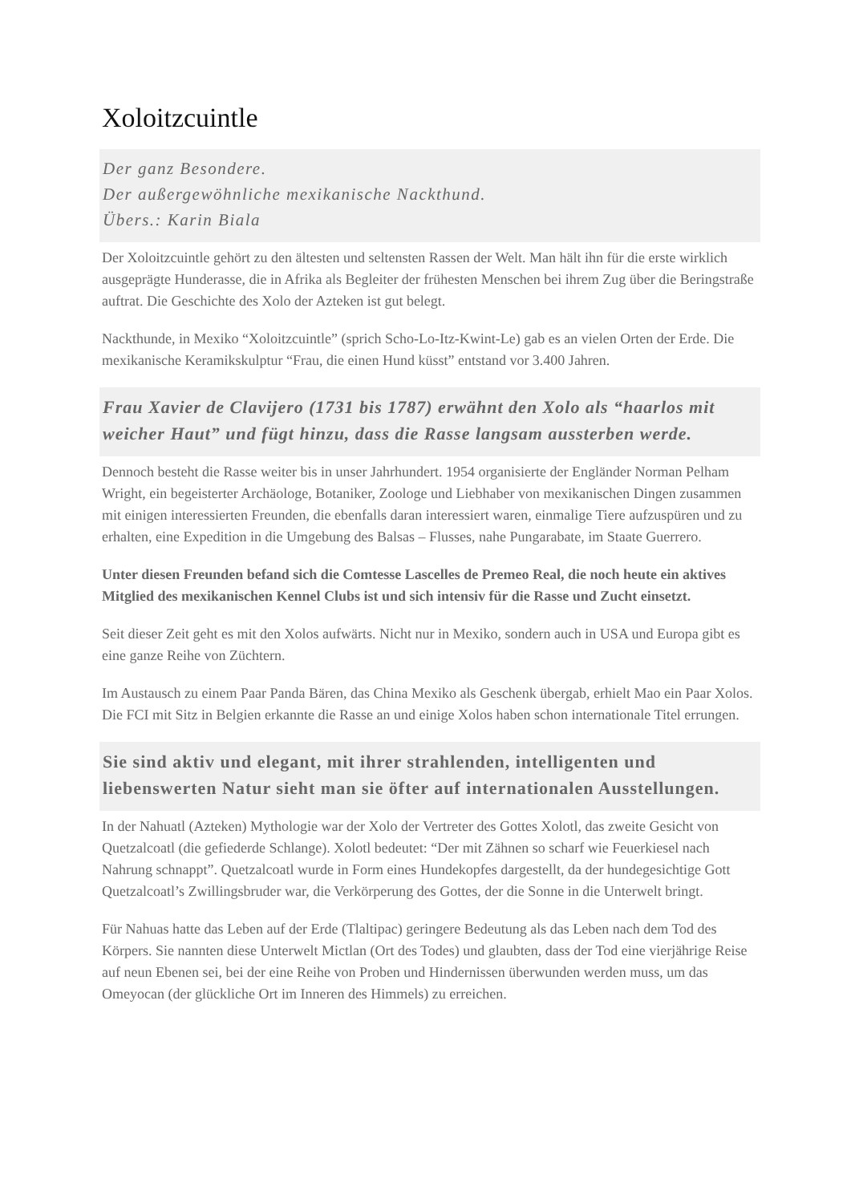Xoloitzcuintle
Der ganz Besondere.
Der außergewöhnliche mexikanische Nackthund.
Übers.: Karin Biala
Der Xoloitzcuintle gehört zu den ältesten und seltensten Rassen der Welt. Man hält ihn für die erste wirklich ausgeprägte Hunderasse, die in Afrika als Begleiter der frühesten Menschen bei ihrem Zug über die Beringstraße auftrat. Die Geschichte des Xolo der Azteken ist gut belegt.
Nackthunde, in Mexiko “Xoloitzcuintle” (sprich Scho-Lo-Itz-Kwint-Le) gab es an vielen Orten der Erde. Die mexikanische Keramikskulptur “Frau, die einen Hund küsst” entstand vor 3.400 Jahren.
Frau Xavier de Clavijero (1731 bis 1787) erwähnt den Xolo als “haarlos mit weicher Haut” und fügt hinzu, dass die Rasse langsam aussterben werde.
Dennoch besteht die Rasse weiter bis in unser Jahrhundert. 1954 organisierte der Engländer Norman Pelham Wright, ein begeisterter Archäologe, Botaniker, Zoologe und Liebhaber von mexikanischen Dingen zusammen mit einigen interessierten Freunden, die ebenfalls daran interessiert waren, einmalige Tiere aufzuspüren und zu erhalten, eine Expedition in die Umgebung des Balsas – Flusses, nahe Pungarabate, im Staate Guerrero.
Unter diesen Freunden befand sich die Comtesse Lascelles de Premeo Real, die noch heute ein aktives Mitglied des mexikanischen Kennel Clubs ist und sich intensiv für die Rasse und Zucht einsetzt.
Seit dieser Zeit geht es mit den Xolos aufwärts. Nicht nur in Mexiko, sondern auch in USA und Europa gibt es eine ganze Reihe von Züchtern.
Im Austausch zu einem Paar Panda Bären, das China Mexiko als Geschenk übergab, erhielt Mao ein Paar Xolos. Die FCI mit Sitz in Belgien erkannte die Rasse an und einige Xolos haben schon internationale Titel errungen.
Sie sind aktiv und elegant, mit ihrer strahlenden, intelligenten und liebenswerten Natur sieht man sie öfter auf internationalen Ausstellungen.
In der Nahuatl (Azteken) Mythologie war der Xolo der Vertreter des Gottes Xolotl, das zweite Gesicht von Quetzalcoatl (die gefiederde Schlange). Xolotl bedeutet: “Der mit Zähnen so scharf wie Feuerkiesel nach Nahrung schnappt”. Quetzalcoatl wurde in Form eines Hundekopfes dargestellt, da der hundegesichtige Gott Quetzalcoatl’s Zwillingsbruder war, die Verkörperung des Gottes, der die Sonne in die Unterwelt bringt.
Für Nahuas hatte das Leben auf der Erde (Tlaltipac) geringere Bedeutung als das Leben nach dem Tod des Körpers. Sie nannten diese Unterwelt Mictlan (Ort des Todes) und glaubten, dass der Tod eine vierjährige Reise auf neun Ebenen sei, bei der eine Reihe von Proben und Hindernissen überwunden werden muss, um das Omeyocan (der glückliche Ort im Inneren des Himmels) zu erreichen.